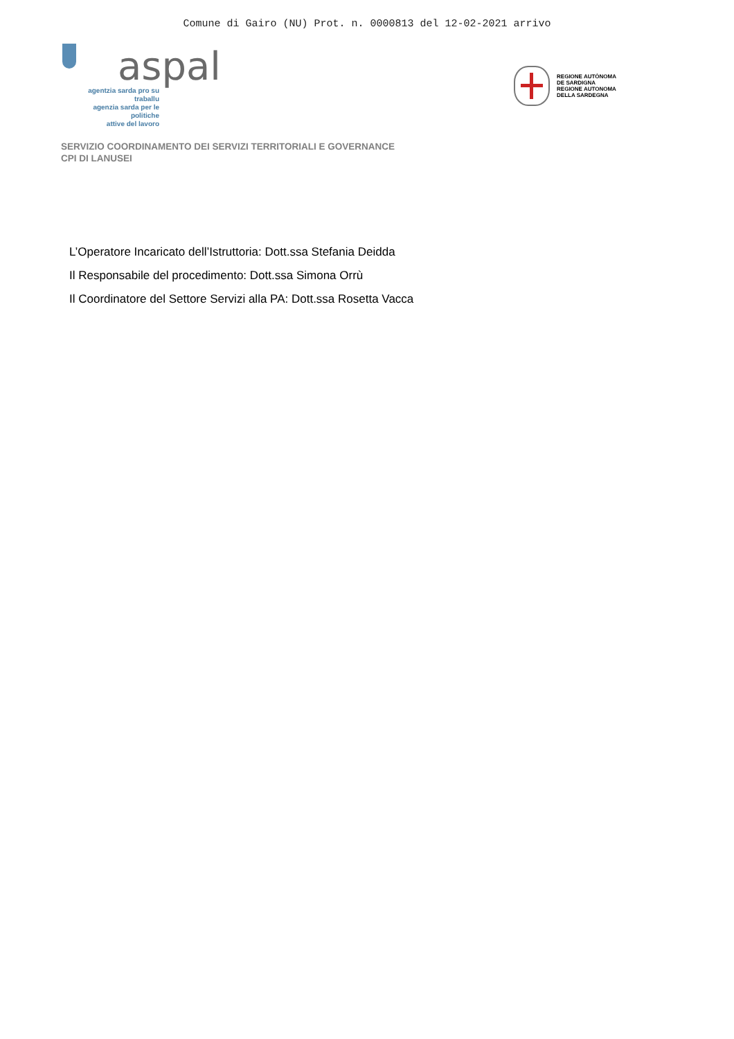Comune di Gairo (NU) Prot. n. 0000813 del 12-02-2021 arrivo
aspal
agentzia sarda pro su traballu
agenzia sarda per le politiche
attive del lavoro
REGIONE AUTÒNOMA
DE SARDIGNA
REGIONE AUTONOMA
DELLA SARDEGNA
SERVIZIO COORDINAMENTO DEI SERVIZI TERRITORIALI E GOVERNANCE
CPI DI LANUSEI
L’Operatore Incaricato dell’Istruttoria: Dott.ssa Stefania Deidda
Il Responsabile del procedimento: Dott.ssa Simona Orrù
Il Coordinatore del Settore Servizi alla PA: Dott.ssa Rosetta Vacca